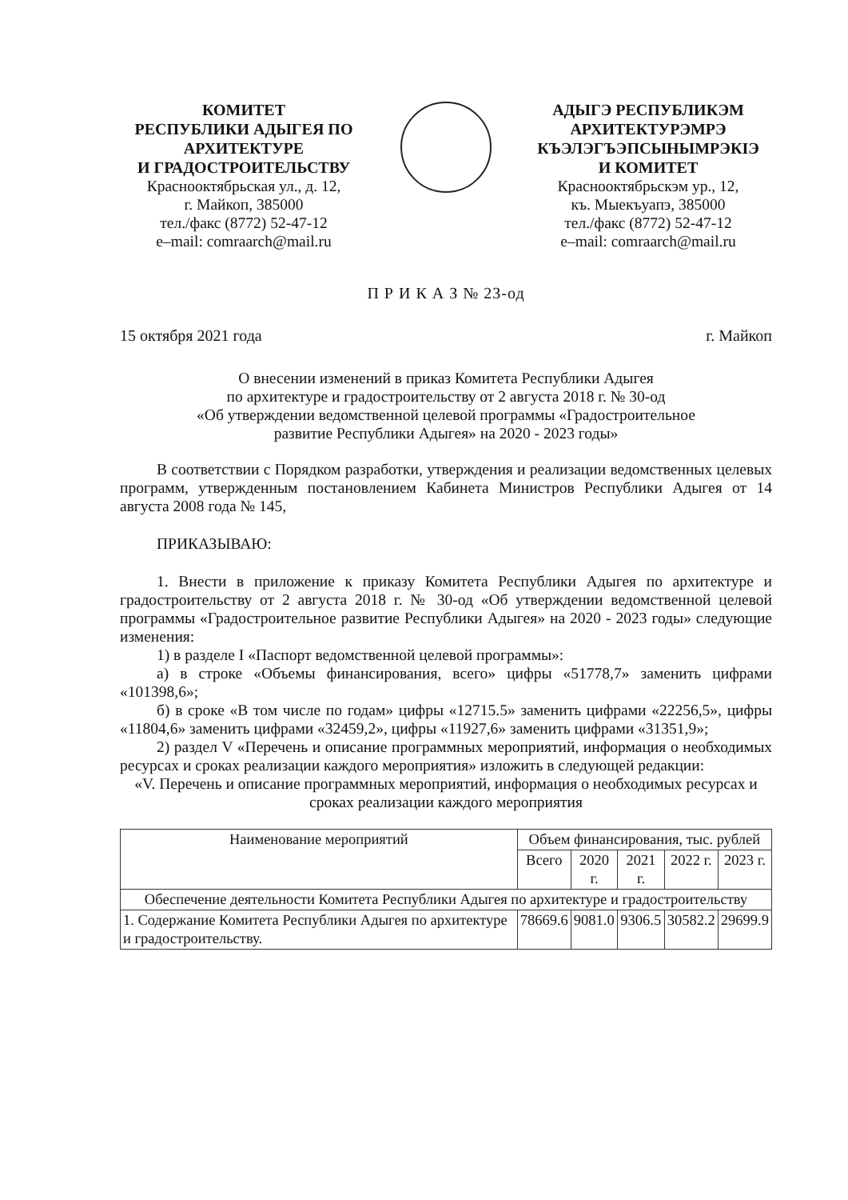КОМИТЕТ
РЕСПУБЛИКИ АДЫГЕЯ ПО
АРХИТЕКТУРЕ
И ГРАДОСТРОИТЕЛЬСТВУ
Краснооктябрьская ул., д. 12,
г. Майкоп, 385000
тел./факс (8772) 52-47-12
e–mail: comraarch@mail.ru
АДЫГЭ РЕСПУБЛИКЭМ
АРХИТЕКТУРЭМРЭ
КЪЭЛЭГЪЭПСЫНЫМРЭКIЭ
И КОМИТЕТ
Краснооктябрьскэм ур., 12,
къ. Мыекъуапэ, 385000
тел./факс (8772) 52-47-12
e–mail: comraarch@mail.ru
П Р И К А З № 23-од
15 октября 2021 года г. Майкоп
О внесении изменений в приказ Комитета Республики Адыгея
по архитектуре и градостроительству от 2 августа 2018 г. № 30-од
«Об утверждении ведомственной целевой программы «Градостроительное
развитие Республики Адыгея» на 2020 - 2023 годы»
В соответствии с Порядком разработки, утверждения и реализации ведомственных целевых программ, утвержденным постановлением Кабинета Министров Республики Адыгея от 14 августа 2008 года № 145,
ПРИКАЗЫВАЮ:
1. Внести в приложение к приказу Комитета Республики Адыгея по архитектуре и градостроительству от 2 августа 2018 г. № 30-од «Об утверждении ведомственной целевой программы «Градостроительное развитие Республики Адыгея» на 2020 - 2023 годы» следующие изменения:
1) в разделе I «Паспорт ведомственной целевой программы»:
а) в строке «Объемы финансирования, всего» цифры «51778,7» заменить цифрами «101398,6»;
б) в сроке «В том числе по годам» цифры «12715.5» заменить цифрами «22256,5», цифры «11804,6» заменить цифрами «32459,2», цифры «11927,6» заменить цифрами «31351,9»;
2) раздел V «Перечень и описание программных мероприятий, информация о необходимых ресурсах и сроках реализации каждого мероприятия» изложить в следующей редакции:
«V. Перечень и описание программных мероприятий, информация о необходимых ресурсах и сроках реализации каждого мероприятия
| Наименование мероприятий | Объем финансирования, тыс. рублей | | | | |
| --- | --- | --- | --- | --- | --- |
| | Всего | 2020 г. | 2021 г. | 2022 г. | 2023 г. |
| Обеспечение деятельности Комитета Республики Адыгея по архитектуре и градостроительству | | | | | |
| 1. Содержание Комитета Республики Адыгея по архитектуре и градостроительству. | 78669.6 | 9081.0 | 9306.5 | 30582.2 | 29699.9 |